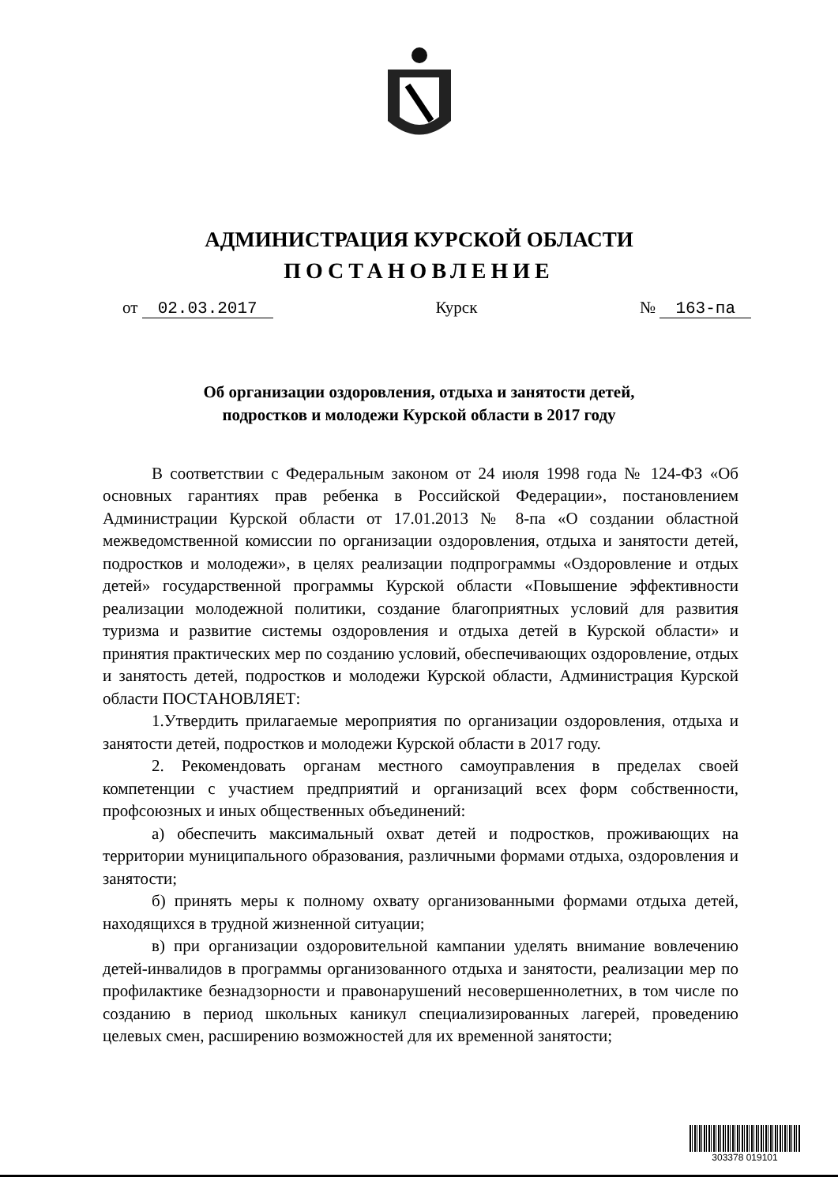АДМИНИСТРАЦИЯ КУРСКОЙ ОБЛАСТИ
ПОСТАНОВЛЕНИЕ
от 02.03.2017 Курск № 163-па
Об организации оздоровления, отдыха и занятости детей,
подростков и молодежи Курской области в 2017 году
В соответствии с Федеральным законом от 24 июля 1998 года № 124-ФЗ «Об основных гарантиях прав ребенка в Российской Федерации», постановлением Администрации Курской области от 17.01.2013 № 8-па «О создании областной межведомственной комиссии по организации оздоровления, отдыха и занятости детей, подростков и молодежи», в целях реализации подпрограммы «Оздоровление и отдых детей» государственной программы Курской области «Повышение эффективности реализации молодежной политики, создание благоприятных условий для развития туризма и развитие системы оздоровления и отдыха детей в Курской области» и принятия практических мер по созданию условий, обеспечивающих оздоровление, отдых и занятость детей, подростков и молодежи Курской области, Администрация Курской области ПОСТАНОВЛЯЕТ:
1.Утвердить прилагаемые мероприятия по организации оздоровления, отдыха и занятости детей, подростков и молодежи Курской области в 2017 году.
2. Рекомендовать органам местного самоуправления в пределах своей компетенции с участием предприятий и организаций всех форм собственности, профсоюзных и иных общественных объединений:
а) обеспечить максимальный охват детей и подростков, проживающих на территории муниципального образования, различными формами отдыха, оздоровления и занятости;
б) принять меры к полному охвату организованными формами отдыха детей, находящихся в трудной жизненной ситуации;
в) при организации оздоровительной кампании уделять внимание вовлечению детей-инвалидов в программы организованного отдыха и занятости, реализации мер по профилактике безнадзорности и правонарушений несовершеннолетних, в том числе по созданию в период школьных каникул специализированных лагерей, проведению целевых смен, расширению возможностей для их временной занятости;
303378 019101